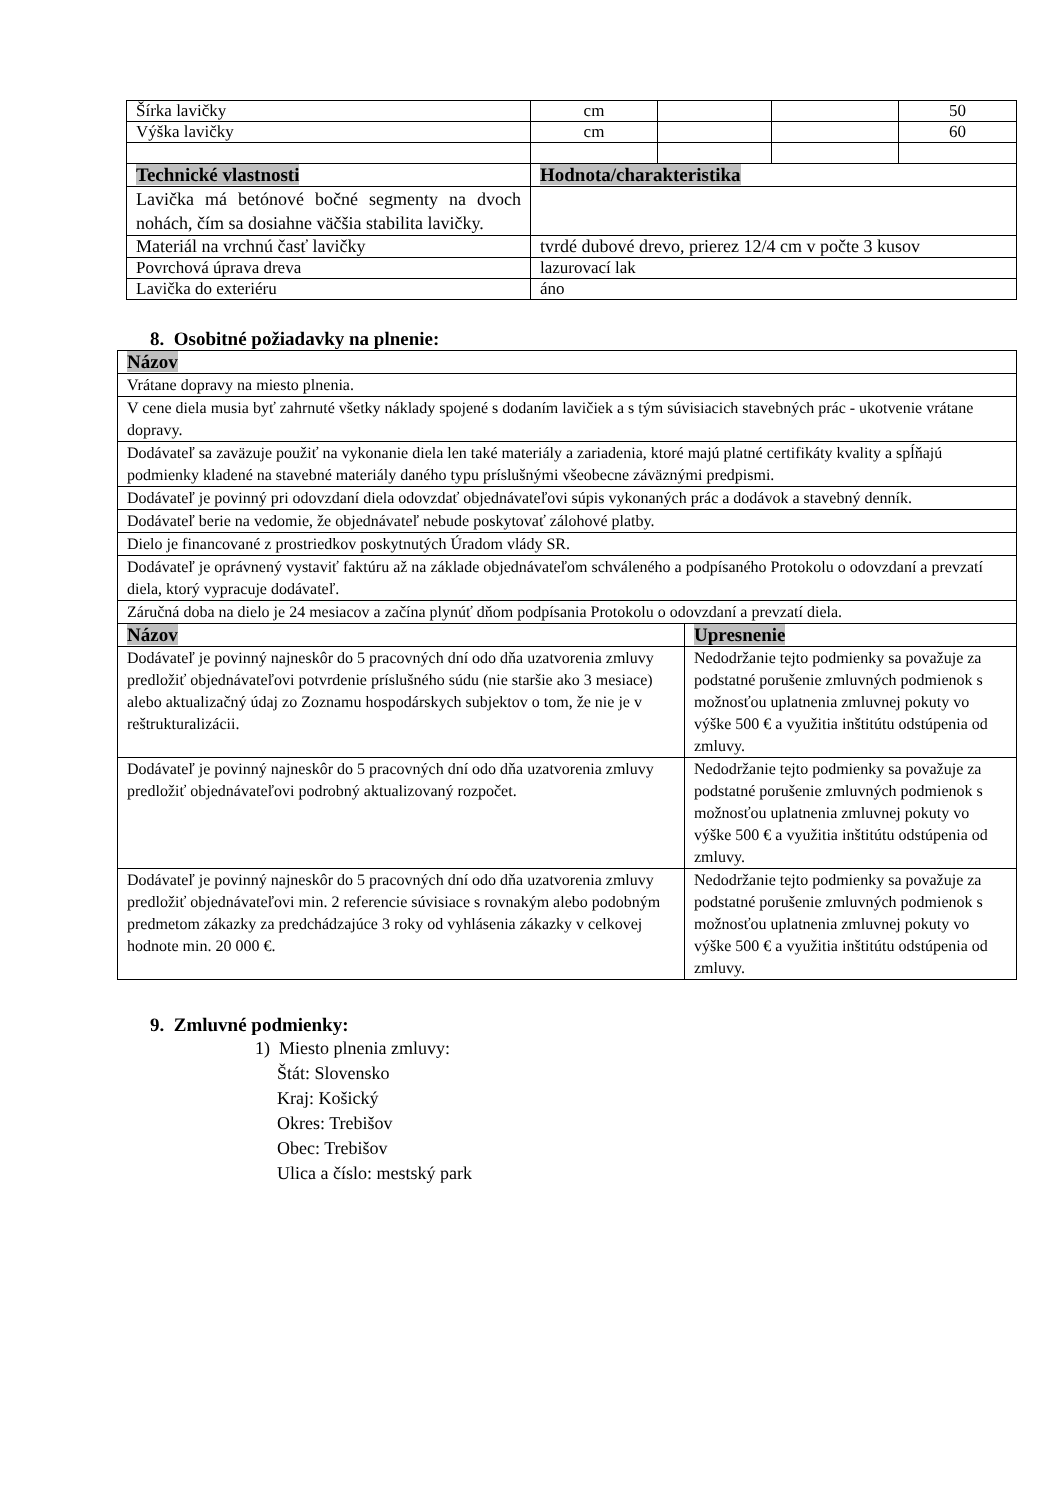| Šírka lavičky | cm | | | 50 |
| Výška lavičky | cm | | | 60 |
| Technické vlastnosti | Hodnota/charakteristika | | | |
| Lavička má betónové bočné segmenty na dvoch nohách, čím sa dosiahne väčšia stabilita lavičky. | | | | |
| Materiál na vrchnú časť lavičky | tvrdé dubové drevo, prierez 12/4 cm v počte 3 kusov | | | |
| Povrchová úprava dreva | lazurovací lak | | | |
| Lavička do exteriéru | áno | | | |
8. Osobitné požiadavky na plnenie:
| Názov | |
| --- | --- |
| Vrátane dopravy na miesto plnenia. | |
| V cene diela musia byť zahrnuté všetky náklady spojené s dodaním lavičiek a s tým súvisiacich stavebných prác - ukotvenie vrátane dopravy. | |
| Dodávateľ sa zaväzuje použiť na vykonanie diela len také materiály a zariadenia, ktoré majú platné certifikáty kvality a spĺňajú podmienky kladené na stavebné materiály daného typu príslušnými všeobecne záväznými predpismi. | |
| Dodávateľ je povinný pri odovzdaní diela odovzdať objednávateľovi súpis vykonaných prác a dodávok a stavebný denník. | |
| Dodávateľ berie na vedomie, že objednávateľ nebude poskytovať zálohové platby. | |
| Dielo je financované z prostriedkov poskytnutých Úradom vlády SR. | |
| Dodávateľ je oprávnený vystaviť faktúru až na základe objednávateľom schváleného a podpísaného Protokolu o odovzdaní a prevzatí diela, ktorý vypracuje dodávateľ. | |
| Záručná doba na dielo je 24 mesiacov a začína plynúť dňom podpísania Protokolu o odovzdaní a prevzatí diela. | |
| Názov | Upresnenie |
| Dodávateľ je povinný najneskôr do 5 pracovných dní odo dňa uzatvorenia zmluvy predložiť objednávateľovi potvrdenie príslušného súdu (nie staršie ako 3 mesiace) alebo aktualizačný údaj zo Zoznamu hospodárskych subjektov o tom, že nie je v reštrukturalizácii. | Nedodržanie tejto podmienky sa považuje za podstatné porušenie zmluvných podmienok s možnosťou uplatnenia zmluvnej pokuty vo výške 500 € a využitia inštitútu odstúpenia od zmluvy. |
| Dodávateľ je povinný najneskôr do 5 pracovných dní odo dňa uzatvorenia zmluvy predložiť objednávateľovi podrobný aktualizovaný rozpočet. | Nedodržanie tejto podmienky sa považuje za podstatné porušenie zmluvných podmienok s možnosťou uplatnenia zmluvnej pokuty vo výške 500 € a využitia inštitútu odstúpenia od zmluvy. |
| Dodávateľ je povinný najneskôr do 5 pracovných dní odo dňa uzatvorenia zmluvy predložiť objednávateľovi min. 2 referencie súvisiace s rovnakým alebo podobným predmetom zákazky za predchádzajúce 3 roky od vyhlásenia zákazky v celkovej hodnote min. 20 000 €. | Nedodržanie tejto podmienky sa považuje za podstatné porušenie zmluvných podmienok s možnosťou uplatnenia zmluvnej pokuty vo výške 500 € a využitia inštitútu odstúpenia od zmluvy. |
9. Zmluvné podmienky:
1) Miesto plnenia zmluvy:
Štát: Slovensko
Kraj: Košický
Okres: Trebišov
Obec: Trebišov
Ulica a číslo: mestský park